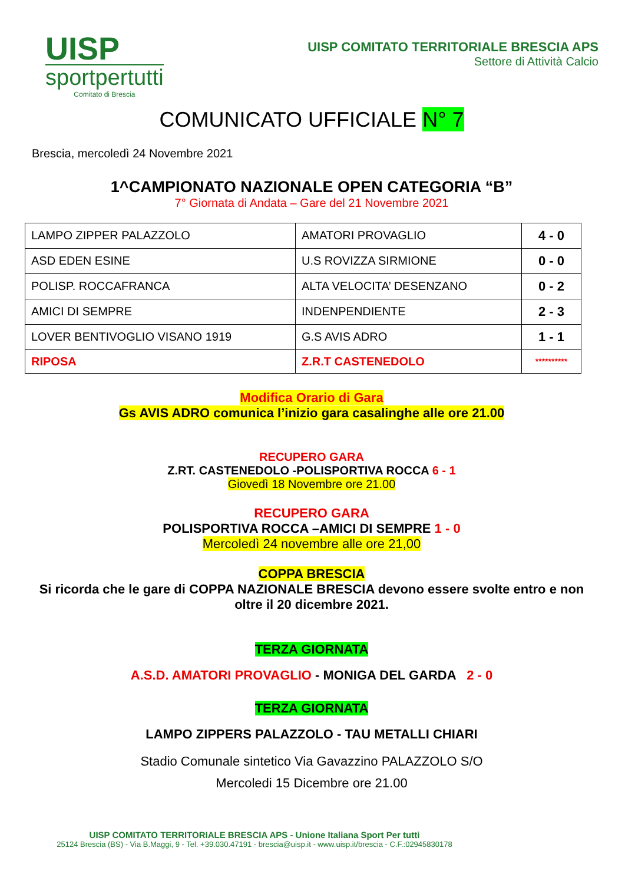UISP
sportpertutti
Comitato di Brescia
UISP COMITATO TERRITORIALE BRESCIA APS
Settore di Attività Calcio
COMUNICATO UFFICIALE N° 7
Brescia, mercoledì 24 Novembre 2021
1^CAMPIONATO NAZIONALE OPEN CATEGORIA “B”
7° Giornata di Andata – Gare del 21 Novembre 2021
| LAMPO ZIPPER PALAZZOLO | AMATORI PROVAGLIO | 4 - 0 |
| ASD EDEN ESINE | U.S ROVIZZA SIRMIONE | 0 - 0 |
| POLISP. ROCCAFRANCA | ALTA VELOCITA’ DESENZANO | 0 - 2 |
| AMICI DI SEMPRE | INDENPENDIENTE | 2 - 3 |
| LOVER BENTIVOGLIO VISANO 1919 | G.S AVIS ADRO | 1 - 1 |
| RIPOSA | Z.R.T CASTENEDOLO | ********** |
Modifica Orario di Gara
Gs AVIS ADRO comunica l’inizio gara casalinghe alle ore 21.00
RECUPERO GARA
Z.RT. CASTENEDOLO -POLISPORTIVA ROCCA 6 - 1
Giovedì 18 Novembre ore 21.00
RECUPERO GARA
POLISPORTIVA ROCCA –AMICI DI SEMPRE 1 - 0
Mercoledì 24 novembre alle ore 21,00
COPPA BRESCIA
Si ricorda che le gare di COPPA NAZIONALE BRESCIA devono essere svolte entro e non oltre il 20 dicembre 2021.
TERZA GIORNATA
A.S.D. AMATORI PROVAGLIO - MONIGA DEL GARDA 2 - 0
TERZA GIORNATA
LAMPO ZIPPERS PALAZZOLO - TAU METALLI CHIARI
Stadio Comunale sintetico Via Gavazzino PALAZZOLO S/O
Mercoledi 15 Dicembre ore 21.00
UISP COMITATO TERRITORIALE BRESCIA APS - Unione Italiana Sport Per tutti
25124 Brescia (BS) - Via B.Maggi, 9 - Tel. +39.030.47191 - brescia@uisp.it - www.uisp.it/brescia - C.F.:02945830178